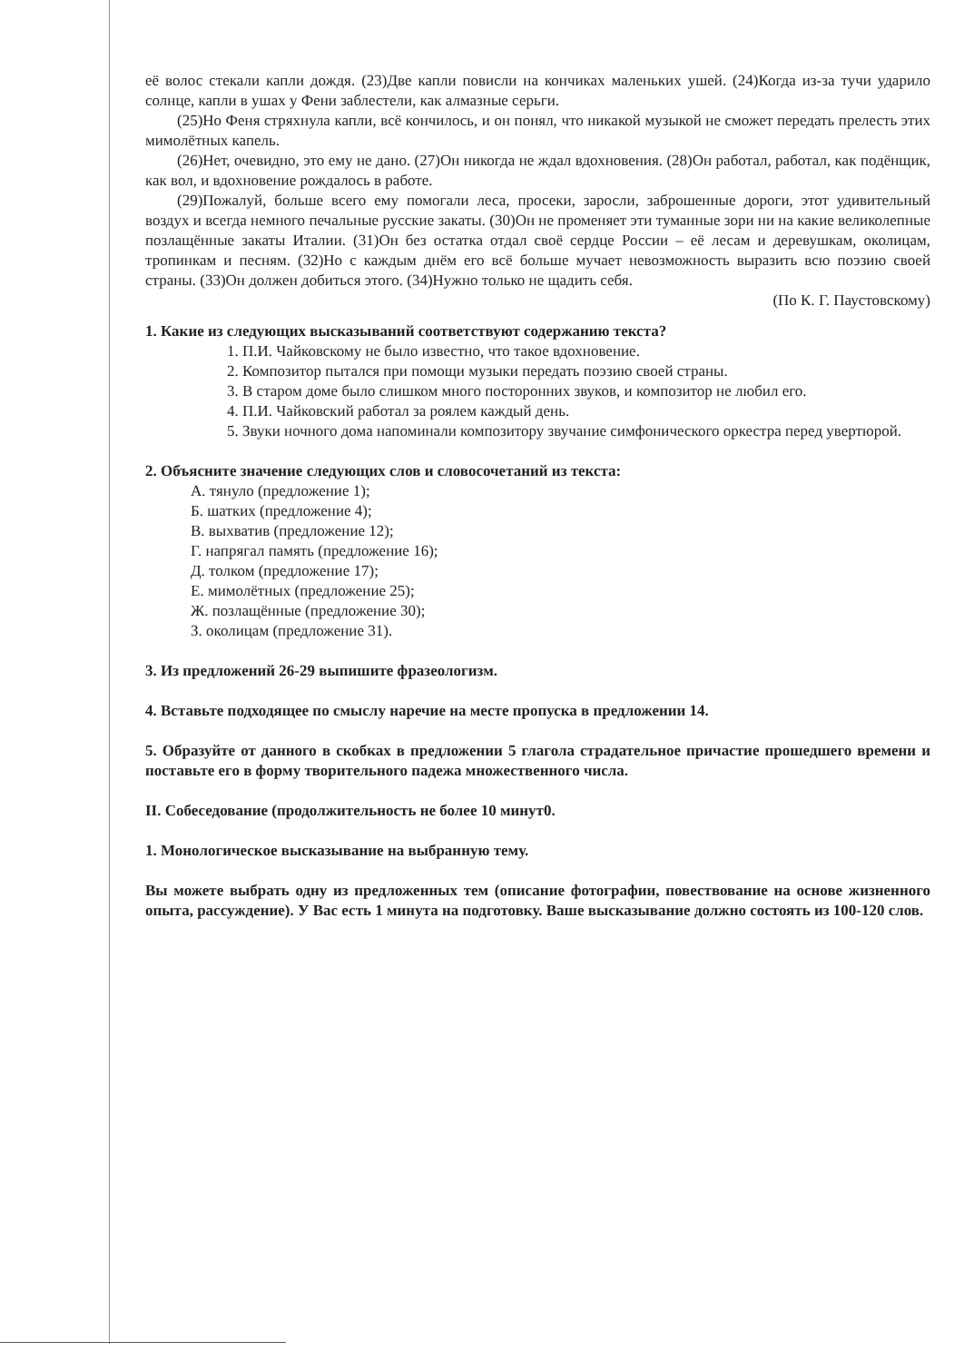её волос стекали капли дождя. (23)Две капли повисли на кончиках маленьких ушей. (24)Когда из-за тучи ударило солнце, капли в ушах у Фени заблестели, как алмазные серьги.
(25)Но Феня стряхнула капли, всё кончилось, и он понял, что никакой музыкой не сможет передать прелесть этих мимолётных капель.
(26)Нет, очевидно, это ему не дано. (27)Он никогда не ждал вдохновения. (28)Он работал, работал, как подёнщик, как вол, и вдохновение рождалось в работе.
(29)Пожалуй, больше всего ему помогали леса, просеки, заросли, заброшенные дороги, этот удивительный воздух и всегда немного печальные русские закаты. (30)Он не променяет эти туманные зори ни на какие великолепные позлащённые закаты Италии. (31)Он без остатка отдал своё сердце России – её лесам и деревушкам, околицам, тропинкам и песням. (32)Но с каждым днём его всё больше мучает невозможность выразить всю поэзию своей страны. (33)Он должен добиться этого. (34)Нужно только не щадить себя.
(По К. Г. Паустовскому)
1. Какие из следующих высказываний соответствуют содержанию текста?
1. П.И. Чайковскому не было известно, что такое вдохновение.
2. Композитор пытался при помощи музыки передать поэзию своей страны.
3. В старом доме было слишком много посторонних звуков, и композитор не любил его.
4. П.И. Чайковский работал за роялем каждый день.
5. Звуки ночного дома напоминали композитору звучание симфонического оркестра перед увертюрой.
2. Объясните значение следующих слов и словосочетаний из текста:
А. тянуло (предложение 1);
Б. шатких (предложение 4);
В. выхватив (предложение 12);
Г. напрягал память (предложение 16);
Д. толком (предложение 17);
Е. мимолётных (предложение 25);
Ж. позлащённые (предложение 30);
З. околицам (предложение 31).
3. Из предложений 26-29 выпишите фразеологизм.
4. Вставьте подходящее по смыслу наречие на месте пропуска в предложении 14.
5. Образуйте от данного в скобках в предложении 5 глагола страдательное причастие прошедшего времени и поставьте его в форму творительного падежа множественного числа.
II. Собеседование (продолжительность не более 10 минут0.
1. Монологическое высказывание на выбранную тему.
Вы можете выбрать одну из предложенных тем (описание фотографии, повествование на основе жизненного опыта, рассуждение). У Вас есть 1 минута на подготовку. Ваше высказывание должно состоять из 100-120 слов.